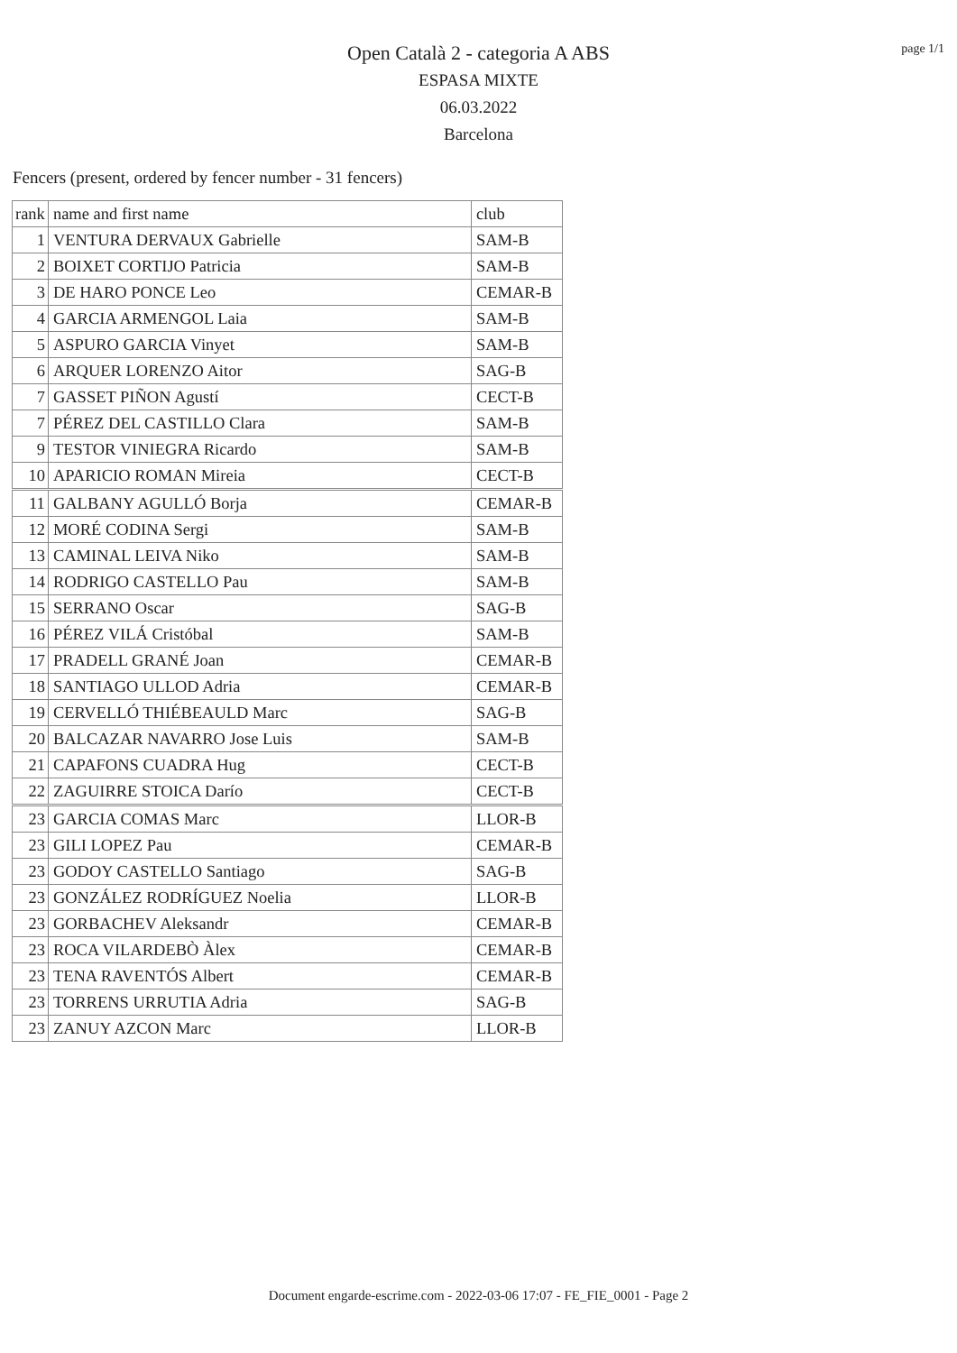page 1/1
Open Català 2 - categoria A ABS
ESPASA MIXTE
06.03.2022
Barcelona
Fencers (present, ordered by fencer number - 31 fencers)
| rank | name and first name | club |
| --- | --- | --- |
| 1 | VENTURA DERVAUX Gabrielle | SAM-B |
| 2 | BOIXET CORTIJO Patricia | SAM-B |
| 3 | DE HARO PONCE Leo | CEMAR-B |
| 4 | GARCIA ARMENGOL Laia | SAM-B |
| 5 | ASPURO GARCIA Vinyet | SAM-B |
| 6 | ARQUER LORENZO Aitor | SAG-B |
| 7 | GASSET PIÑON Agustí | CECT-B |
| 7 | PÉREZ DEL CASTILLO Clara | SAM-B |
| 9 | TESTOR VINIEGRA Ricardo | SAM-B |
| 10 | APARICIO ROMAN Mireia | CECT-B |
| 11 | GALBANY AGULLÓ Borja | CEMAR-B |
| 12 | MORÉ CODINA Sergi | SAM-B |
| 13 | CAMINAL LEIVA Niko | SAM-B |
| 14 | RODRIGO CASTELLO Pau | SAM-B |
| 15 | SERRANO Oscar | SAG-B |
| 16 | PÉREZ VILÁ Cristóbal | SAM-B |
| 17 | PRADELL GRANÉ Joan | CEMAR-B |
| 18 | SANTIAGO ULLOD Adria | CEMAR-B |
| 19 | CERVELLÓ THIÉBEAULD Marc | SAG-B |
| 20 | BALCAZAR NAVARRO Jose Luis | SAM-B |
| 21 | CAPAFONS CUADRA Hug | CECT-B |
| 22 | ZAGUIRRE STOICA Darío | CECT-B |
| 23 | GARCIA COMAS Marc | LLOR-B |
| 23 | GILI LOPEZ Pau | CEMAR-B |
| 23 | GODOY CASTELLO Santiago | SAG-B |
| 23 | GONZÁLEZ RODRÍGUEZ Noelia | LLOR-B |
| 23 | GORBACHEV Aleksandr | CEMAR-B |
| 23 | ROCA VILARDEBÒ Àlex | CEMAR-B |
| 23 | TENA RAVENTÓS Albert | CEMAR-B |
| 23 | TORRENS URRUTIA Adria | SAG-B |
| 23 | ZANUY AZCON Marc | LLOR-B |
Document engarde-escrime.com - 2022-03-06 17:07 - FE_FIE_0001 - Page 2